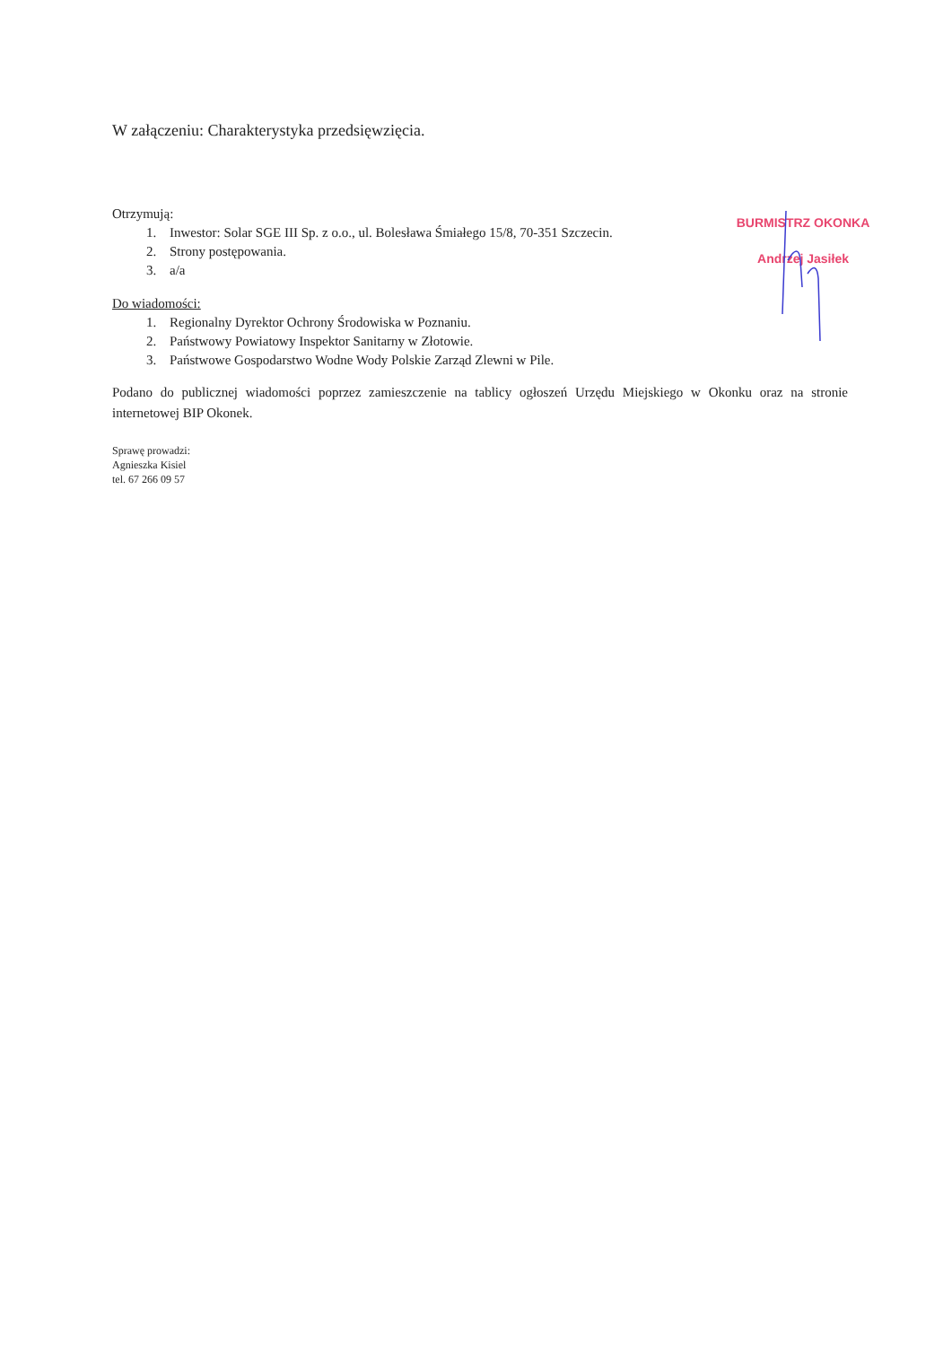W załączeniu: Charakterystyka przedsięwzięcia.
Otrzymują:
1. Inwestor: Solar SGE III Sp. z o.o., ul. Bolesława Śmiałego 15/8, 70-351 Szczecin.
2. Strony postępowania.
3. a/a
Do wiadomości:
1. Regionalny Dyrektor Ochrony Środowiska w Poznaniu.
2. Państwowy Powiatowy Inspektor Sanitarny w Złotowie.
3. Państwowe Gospodarstwo Wodne Wody Polskie Zarząd Zlewni w Pile.
Podano do publicznej wiadomości poprzez zamieszczenie na tablicy ogłoszeń Urzędu Miejskiego w Okonku oraz na stronie internetowej BIP Okonek.
Sprawę prowadzi:
Agnieszka Kisiel
tel. 67 266 09 57
BURMISTRZ OKONKA
Andrzej Jasiłek